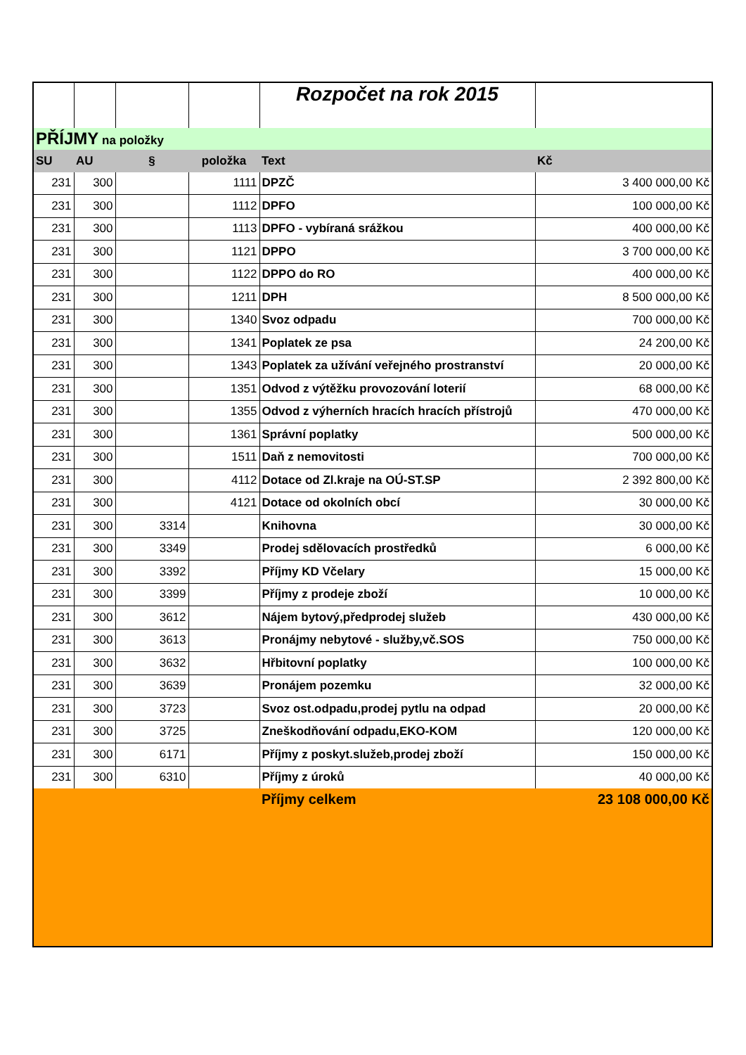| | | | | Rozpočet na rok 2015 | |
| PŘÍJMY na položky | | | | | |
| SU | AU | § | položka | Text | Kč |
| 231 | 300 | | 1111 | DPZČ | 3 400 000,00 Kč |
| 231 | 300 | | 1112 | DPFO | 100 000,00 Kč |
| 231 | 300 | | 1113 | DPFO - vybíraná srážkou | 400 000,00 Kč |
| 231 | 300 | | 1121 | DPPO | 3 700 000,00 Kč |
| 231 | 300 | | 1122 | DPPO do RO | 400 000,00 Kč |
| 231 | 300 | | 1211 | DPH | 8 500 000,00 Kč |
| 231 | 300 | | 1340 | Svoz odpadu | 700 000,00 Kč |
| 231 | 300 | | 1341 | Poplatek ze psa | 24 200,00 Kč |
| 231 | 300 | | 1343 | Poplatek za užívání veřejného prostranství | 20 000,00 Kč |
| 231 | 300 | | 1351 | Odvod z výtěžku provozování loterií | 68 000,00 Kč |
| 231 | 300 | | 1355 | Odvod z výherních hracích hracích přístrojů | 470 000,00 Kč |
| 231 | 300 | | 1361 | Správní poplatky | 500 000,00 Kč |
| 231 | 300 | | 1511 | Daň z nemovitosti | 700 000,00 Kč |
| 231 | 300 | | 4112 | Dotace od Zl.kraje na OÚ-ST.SP | 2 392 800,00 Kč |
| 231 | 300 | | 4121 | Dotace od okolních obcí | 30 000,00 Kč |
| 231 | 300 | 3314 | | Knihovna | 30 000,00 Kč |
| 231 | 300 | 3349 | | Prodej sdělovacích prostředků | 6 000,00 Kč |
| 231 | 300 | 3392 | | Příjmy KD Včelary | 15 000,00 Kč |
| 231 | 300 | 3399 | | Příjmy z prodeje zboží | 10 000,00 Kč |
| 231 | 300 | 3612 | | Nájem bytový,předprodej služeb | 430 000,00 Kč |
| 231 | 300 | 3613 | | Pronájmy nebytové - služby,vč.SOS | 750 000,00 Kč |
| 231 | 300 | 3632 | | Hřbitovní poplatky | 100 000,00 Kč |
| 231 | 300 | 3639 | | Pronájem pozemku | 32 000,00 Kč |
| 231 | 300 | 3723 | | Svoz ost.odpadu,prodej pytlu na odpad | 20 000,00 Kč |
| 231 | 300 | 3725 | | Zneškodňování odpadu,EKO-KOM | 120 000,00 Kč |
| 231 | 300 | 6171 | | Příjmy z poskyt.služeb,prodej zboží | 150 000,00 Kč |
| 231 | 300 | 6310 | | Příjmy z úroků | 40 000,00 Kč |
| | | | | Příjmy celkem | 23 108 000,00 Kč |